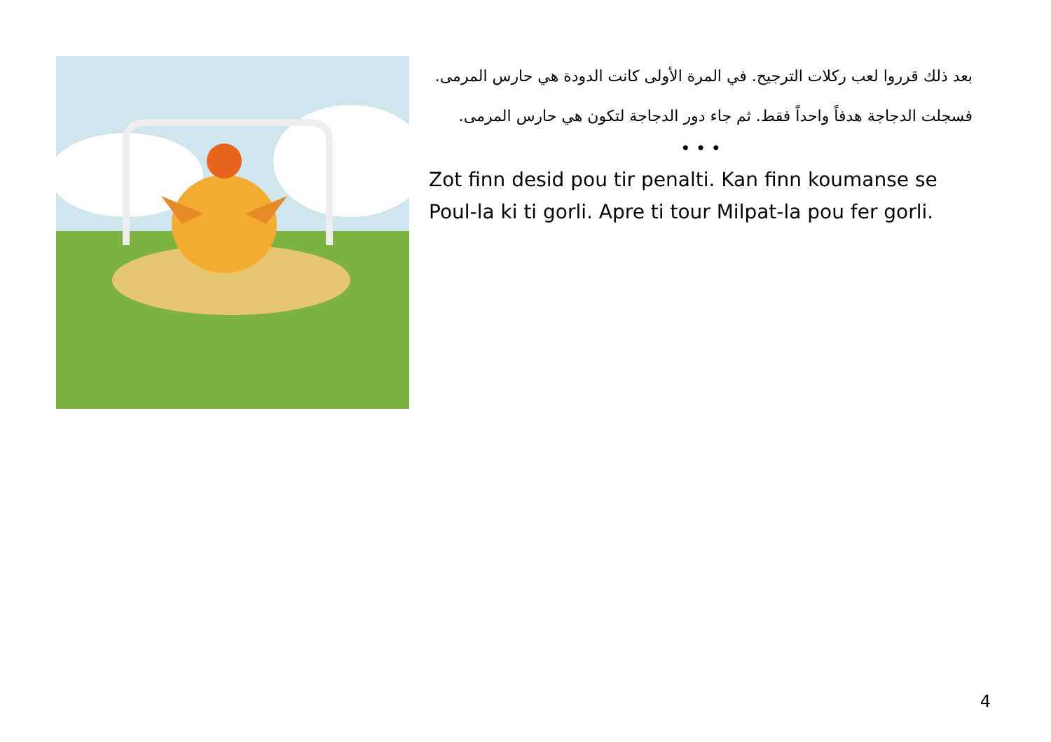بعد ذلك قرروا لعب ركلات الترجيح. في المرة الأولى كانت الدودة هي حارس المرمى. فسجلت الدجاجة هدفاً واحداً فقط. ثم جاء دور الدجاجة لتكون هي حارس المرمى.
• • •
Zot finn desid pou tir penalti. Kan finn koumanse se Poul-la ki ti gorli. Apre ti tour Milpat-la pou fer gorli.
4